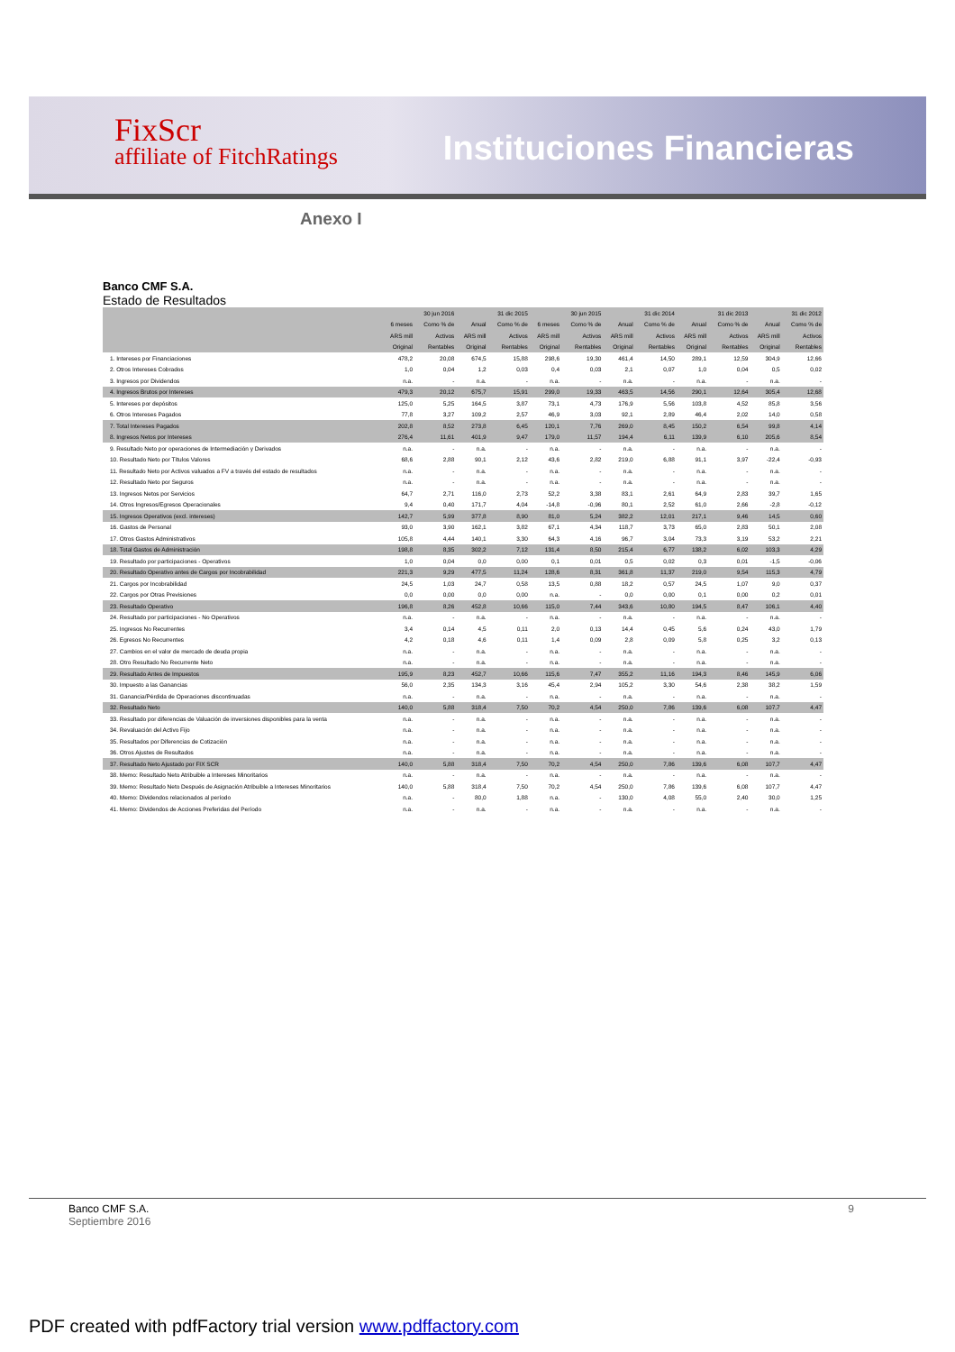FixScr
affiliate of FitchRatings
Instituciones Financieras
Anexo I
Banco CMF S.A.
Estado de Resultados
| | 30 jun 2016 | | 31 dic 2015 | | 30 jun 2015 | | 31 dic 2014 | | 31 dic 2013 | | 31 dic 2012 | |
| --- | --- | --- | --- | --- | --- | --- | --- | --- | --- | --- | --- | --- |
| | 6 meses | Como % de | Anual | Como % de | 6 meses | Como % de | Anual | Como % de | Anual | Como % de | Anual | Como % de |
| | ARS mill | Activos | ARS mill | Activos | ARS mill | Activos | ARS mill | Activos | ARS mill | Activos | ARS mill | Activos |
| | Original | Rentables | Original | Rentables | Original | Rentables | Original | Rentables | Original | Rentables | Original | Rentables |
| 1. Intereses por Financiaciones | 478,2 | 20,08 | 674,5 | 15,88 | 298,6 | 19,30 | 461,4 | 14,50 | 289,1 | 12,59 | 304,9 | 12,66 |
| 2. Otros Intereses Cobrados | 1,0 | 0,04 | 1,2 | 0,03 | 0,4 | 0,03 | 2,1 | 0,07 | 1,0 | 0,04 | 0,5 | 0,02 |
| 3. Ingresos por Dividendos | n.a. | - | n.a. | - | n.a. | - | n.a. | - | n.a. | - | n.a. | - |
| 4. Ingresos Brutos por Intereses | 479,3 | 20,12 | 675,7 | 15,91 | 299,0 | 19,33 | 463,5 | 14,56 | 290,1 | 12,64 | 305,4 | 12,68 |
| 5. Intereses por depósitos | 125,0 | 5,25 | 164,5 | 3,87 | 73,1 | 4,73 | 176,9 | 5,56 | 103,8 | 4,52 | 85,8 | 3,56 |
| 6. Otros Intereses Pagados | 77,8 | 3,27 | 109,2 | 2,57 | 46,9 | 3,03 | 92,1 | 2,89 | 46,4 | 2,02 | 14,0 | 0,58 |
| 7. Total Intereses Pagados | 202,8 | 8,52 | 273,8 | 6,45 | 120,1 | 7,76 | 269,0 | 8,45 | 150,2 | 6,54 | 99,8 | 4,14 |
| 8. Ingresos Netos por Intereses | 276,4 | 11,61 | 401,9 | 9,47 | 179,0 | 11,57 | 194,4 | 6,11 | 139,9 | 6,10 | 205,6 | 8,54 |
| 9. Resultado Neto por operaciones de Intermediación y Derivados | n.a. | - | n.a. | - | n.a. | - | n.a. | - | n.a. | - | n.a. | - |
| 10. Resultado Neto por Títulos Valores | 68,6 | 2,88 | 90,1 | 2,12 | 43,6 | 2,82 | 219,0 | 6,88 | 91,1 | 3,97 | -22,4 | -0,93 |
| 11. Resultado Neto por Activos valuados a FV a través del estado de resultados | n.a. | - | n.a. | - | n.a. | - | n.a. | - | n.a. | - | n.a. | - |
| 12. Resultado Neto por Seguros | n.a. | - | n.a. | - | n.a. | - | n.a. | - | n.a. | - | n.a. | - |
| 13. Ingresos Netos por Servicios | 64,7 | 2,71 | 116,0 | 2,73 | 52,2 | 3,38 | 83,1 | 2,61 | 64,9 | 2,83 | 39,7 | 1,65 |
| 14. Otros Ingresos/Egresos Operacionales | 9,4 | 0,40 | 171,7 | 4,04 | -14,8 | -0,96 | 80,1 | 2,52 | 61,0 | 2,66 | -2,8 | -0,12 |
| 15. Ingresos Operativos (excl. intereses) | 142,7 | 5,99 | 377,8 | 8,90 | 81,0 | 5,24 | 382,2 | 12,01 | 217,1 | 9,46 | 14,5 | 0,60 |
| 16. Gastos de Personal | 93,0 | 3,90 | 162,1 | 3,82 | 67,1 | 4,34 | 118,7 | 3,73 | 65,0 | 2,83 | 50,1 | 2,08 |
| 17. Otros Gastos Administrativos | 105,8 | 4,44 | 140,1 | 3,30 | 64,3 | 4,16 | 96,7 | 3,04 | 73,3 | 3,19 | 53,2 | 2,21 |
| 18. Total Gastos de Administración | 198,8 | 8,35 | 302,2 | 7,12 | 131,4 | 8,50 | 215,4 | 6,77 | 138,2 | 6,02 | 103,3 | 4,29 |
| 19. Resultado por participaciones - Operativos | 1,0 | 0,04 | 0,0 | 0,00 | 0,1 | 0,01 | 0,5 | 0,02 | 0,3 | 0,01 | -1,5 | -0,06 |
| 20. Resultado Operativo antes de Cargos por Incobrabilidad | 221,3 | 9,29 | 477,5 | 11,24 | 128,6 | 8,31 | 361,8 | 11,37 | 219,0 | 9,54 | 115,3 | 4,79 |
| 21. Cargos por Incobrabilidad | 24,5 | 1,03 | 24,7 | 0,58 | 13,5 | 0,88 | 18,2 | 0,57 | 24,5 | 1,07 | 9,0 | 0,37 |
| 22. Cargos por Otras Previsiones | 0,0 | 0,00 | 0,0 | 0,00 | n.a. | - | 0,0 | 0,00 | 0,1 | 0,00 | 0,2 | 0,01 |
| 23. Resultado Operativo | 196,8 | 8,26 | 452,8 | 10,66 | 115,0 | 7,44 | 343,6 | 10,80 | 194,5 | 8,47 | 106,1 | 4,40 |
| 24. Resultado por participaciones - No Operativos | n.a. | - | n.a. | - | n.a. | - | n.a. | - | n.a. | - | n.a. | - |
| 25. Ingresos No Recurrentes | 3,4 | 0,14 | 4,5 | 0,11 | 2,0 | 0,13 | 14,4 | 0,45 | 5,6 | 0,24 | 43,0 | 1,79 |
| 26. Egresos No Recurrentes | 4,2 | 0,18 | 4,6 | 0,11 | 1,4 | 0,09 | 2,8 | 0,09 | 5,8 | 0,25 | 3,2 | 0,13 |
| 27. Cambios en el valor de mercado de deuda propia | n.a. | - | n.a. | - | n.a. | - | n.a. | - | n.a. | - | n.a. | - |
| 28. Otro Resultado No Recurrente Neto | n.a. | - | n.a. | - | n.a. | - | n.a. | - | n.a. | - | n.a. | - |
| 29. Resultado Antes de Impuestos | 195,9 | 8,23 | 452,7 | 10,66 | 115,6 | 7,47 | 355,2 | 11,16 | 194,3 | 8,46 | 145,9 | 6,06 |
| 30. Impuesto a las Ganancias | 56,0 | 2,35 | 134,3 | 3,16 | 45,4 | 2,94 | 105,2 | 3,30 | 54,6 | 2,38 | 38,2 | 1,59 |
| 31. Ganancia/Pérdida de Operaciones discontinuadas | n.a. | - | n.a. | - | n.a. | - | n.a. | - | n.a. | - | n.a. | - |
| 32. Resultado Neto | 140,0 | 5,88 | 318,4 | 7,50 | 70,2 | 4,54 | 250,0 | 7,86 | 139,6 | 6,08 | 107,7 | 4,47 |
| 33. Resultado por diferencias de Valuación de inversiones disponibles para la venta | n.a. | - | n.a. | - | n.a. | - | n.a. | - | n.a. | - | n.a. | - |
| 34. Revaluación del Activo Fijo | n.a. | - | n.a. | - | n.a. | - | n.a. | - | n.a. | - | n.a. | - |
| 35. Resultados por Diferencias de Cotización | n.a. | - | n.a. | - | n.a. | - | n.a. | - | n.a. | - | n.a. | - |
| 36. Otros Ajustes de Resultados | n.a. | - | n.a. | - | n.a. | - | n.a. | - | n.a. | - | n.a. | - |
| 37. Resultado Neto Ajustado por FIX SCR | 140,0 | 5,88 | 318,4 | 7,50 | 70,2 | 4,54 | 250,0 | 7,86 | 139,6 | 6,08 | 107,7 | 4,47 |
| 38. Memo: Resultado Neto Atribuible a Intereses Minoritarios | n.a. | - | n.a. | - | n.a. | - | n.a. | - | n.a. | - | n.a. | - |
| 39. Memo: Resultado Neto Después de Asignación Atribuible a Intereses Minoritarios | 140,0 | 5,88 | 318,4 | 7,50 | 70,2 | 4,54 | 250,0 | 7,86 | 139,6 | 6,08 | 107,7 | 4,47 |
| 40. Memo: Dividendos relacionados al período | n.a. | - | 80,0 | 1,88 | n.a. | - | 130,0 | 4,08 | 55,0 | 2,40 | 30,0 | 1,25 |
| 41. Memo: Dividendos de Acciones Preferidas del Período | n.a. | - | n.a. | - | n.a. | - | n.a. | - | n.a. | - | n.a. | - |
Banco CMF S.A. 9
Septiembre 2016
PDF created with pdfFactory trial version www.pdffactory.com